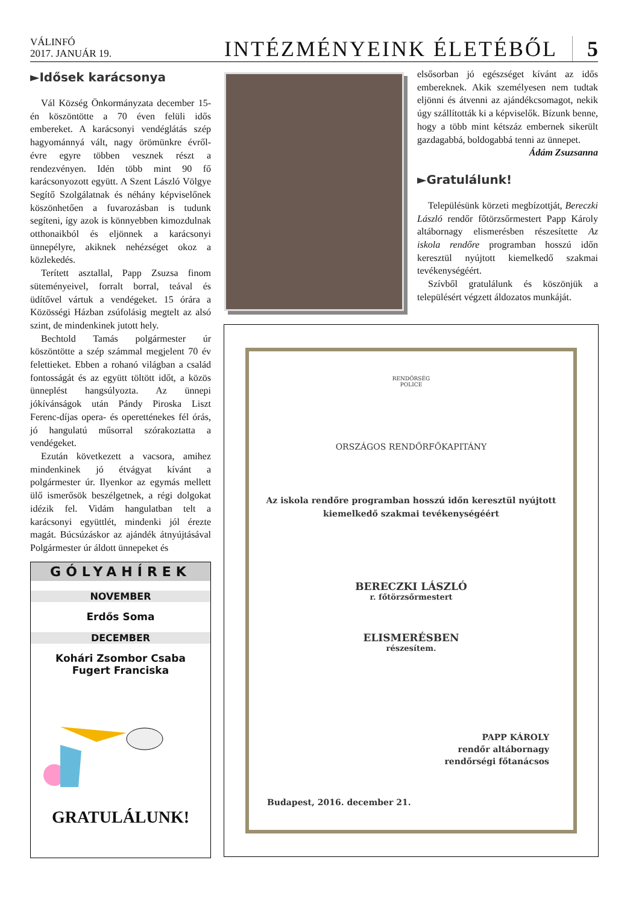VÁLINFÓ
2017. JANUÁR 19.
INTÉZMÉNYEINK ÉLETÉBŐL 5
►Idősek karácsonya
Vál Község Önkormányzata december 15-én köszöntötte a 70 éven felüli idős embereket. A karácsonyi vendéglátás szép hagyománnyá vált, nagy örömünkre évről-évre egyre többen vesznek részt a rendezvényen. Idén több mint 90 fő karácsonyozott együtt. A Szent László Völgye Segítő Szolgálatnak és néhány képviselőnek köszönhetően a fuvarozásban is tudunk segíteni, így azok is könnyebben kimozdulnak otthonaikból és eljönnek a karácsonyi ünnepélyre, akiknek nehézséget okoz a közlekedés.
Terített asztallal, Papp Zsuzsa finom süteményeivel, forralt borral, teával és üdítővel vártuk a vendégeket. 15 órára a Közösségi Házban zsúfolásig megtelt az alsó szint, de mindenkinek jutott hely.
Bechtold Tamás polgármester úr köszöntötte a szép számmal megjelent 70 év felettieket. Ebben a rohanó világban a család fontosságát és az együtt töltött időt, a közös ünneplést hangsúlyozta. Az ünnepi jókívánságok után Pándy Piroska Liszt Ferenc-díjas opera- és operetténekes fél órás, jó hangulatú műsorral szórakoztatta a vendégeket.
Ezután következett a vacsora, amihez mindenkinek jó étvágyat kívánt a polgármester úr. Ilyenkor az egymás mellett ülő ismerősök beszélgetnek, a régi dolgokat idézik fel. Vidám hangulatban telt a karácsonyi együttlét, mindenki jól érezte magát. Búcsúzáskor az ajándék átnyújtásával Polgármester úr áldott ünnepeket és
GÓLYAHÍREK
NOVEMBER
Erdős Soma
DECEMBER
Kohári Zsombor Csaba
Fugert Franciska
GRATULÁLUNK!
elsősorban jó egészséget kívánt az idős embereknek. Akik személyesen nem tudtak eljönni és átvenni az ajándékcsomagot, nekik úgy szállították ki a képviselők. Bízunk benne, hogy a több mint kétszáz embernek sikerült gazdagabbá, boldogabbá tenni az ünnepet.
Ádám Zsuzsanna
►Gratulálunk!
Településünk körzeti megbízottját, Bereczki László rendőr főtörzsőrmestert Papp Károly altábornagy elismerésben részesítette Az iskola rendőre programban hosszú időn keresztül nyújtott kiemelkedő szakmai tevékenységéért.
Szívből gratulálunk és köszönjük a településért végzett áldozatos munkáját.
RENDŐRSÉG
POLICE
ORSZÁGOS RENDŐRFŐKAPITÁNY
Az iskola rendőre programban hosszú időn keresztül nyújtott
kiemelkedő szakmai tevékenységéért
BERECZKI LÁSZLÓ
r. főtörzsőrmestert
ELISMERÉSBEN
részesítem.
PAPP KÁROLY
rendőr altábornagy
rendőrségi főtanácsos
Budapest, 2016. december 21.